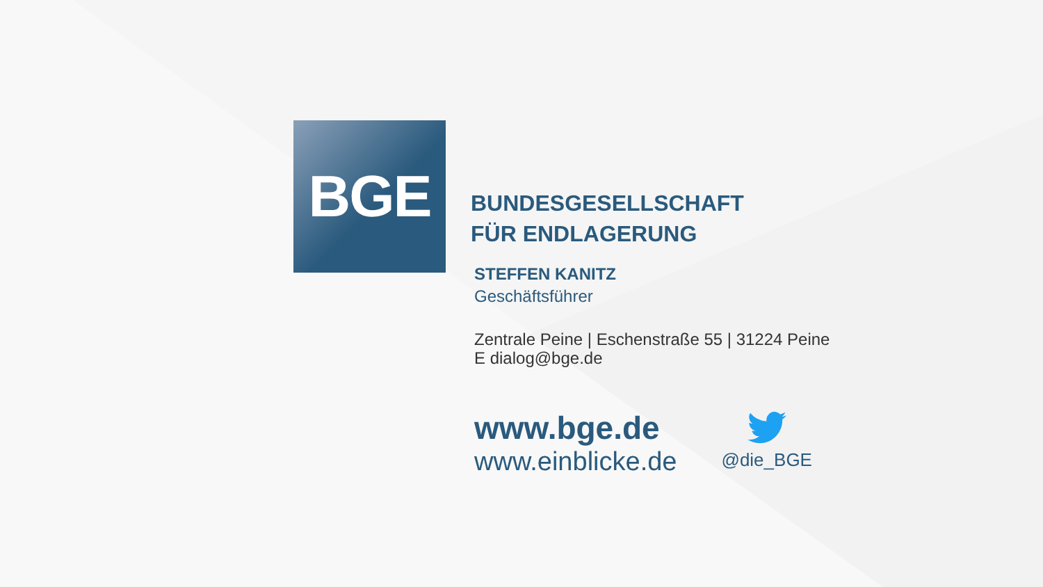BGE
BUNDESGESELLSCHAFT
FÜR ENDLAGERUNG
STEFFEN KANITZ
Geschäftsführer
Zentrale Peine | Eschenstraße 55 | 31224 Peine
E dialog@bge.de
www.bge.de
www.einblicke.de
@die_BGE